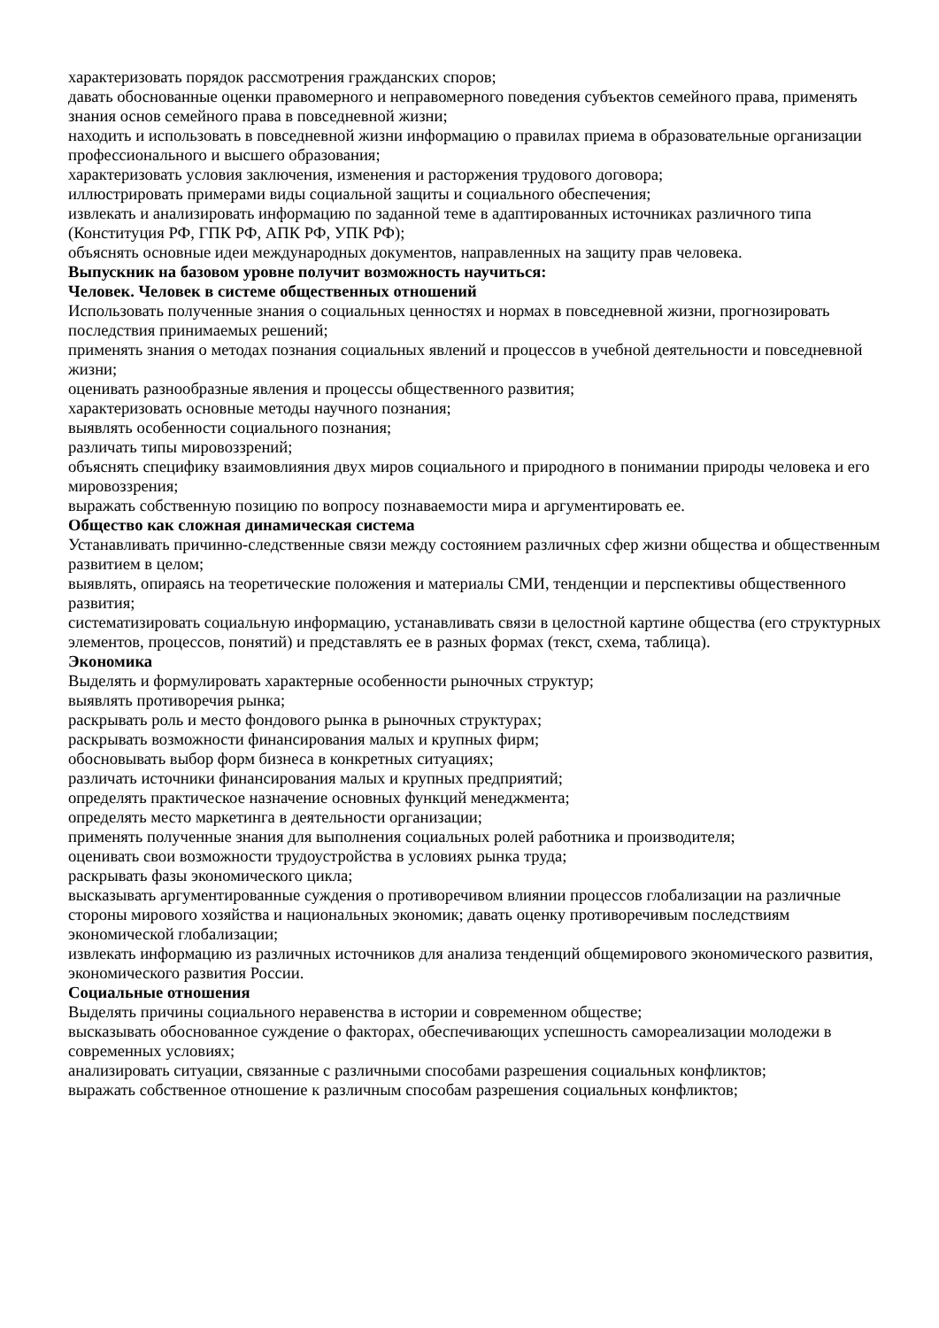характеризовать порядок рассмотрения гражданских споров;
давать обоснованные оценки правомерного и неправомерного поведения субъектов семейного права, применять знания основ семейного права в повседневной жизни;
находить и использовать в повседневной жизни информацию о правилах приема в образовательные организации профессионального и высшего образования;
характеризовать условия заключения, изменения и расторжения трудового договора;
иллюстрировать примерами виды социальной защиты и социального обеспечения;
извлекать и анализировать информацию по заданной теме в адаптированных источниках различного типа (Конституция РФ, ГПК РФ, АПК РФ, УПК РФ);
объяснять основные идеи международных документов, направленных на защиту прав человека.
Выпускник на базовом уровне получит возможность научиться:
Человек. Человек в системе общественных отношений
Использовать полученные знания о социальных ценностях и нормах в повседневной жизни, прогнозировать последствия принимаемых решений;
применять знания о методах познания социальных явлений и процессов в учебной деятельности и повседневной жизни;
оценивать разнообразные явления и процессы общественного развития;
характеризовать основные методы научного познания;
выявлять особенности социального познания;
различать типы мировоззрений;
объяснять специфику взаимовлияния двух миров социального и природного в понимании природы человека и его мировоззрения;
выражать собственную позицию по вопросу познаваемости мира и аргументировать ее.
Общество как сложная динамическая система
Устанавливать причинно-следственные связи между состоянием различных сфер жизни общества и общественным развитием в целом;
выявлять, опираясь на теоретические положения и материалы СМИ, тенденции и перспективы общественного развития;
систематизировать социальную информацию, устанавливать связи в целостной картине общества (его структурных элементов, процессов, понятий) и представлять ее в разных формах (текст, схема, таблица).
Экономика
Выделять и формулировать характерные особенности рыночных структур;
выявлять противоречия рынка;
раскрывать роль и место фондового рынка в рыночных структурах;
раскрывать возможности финансирования малых и крупных фирм;
обосновывать выбор форм бизнеса в конкретных ситуациях;
различать источники финансирования малых и крупных предприятий;
определять практическое назначение основных функций менеджмента;
определять место маркетинга в деятельности организации;
применять полученные знания для выполнения социальных ролей работника и производителя;
оценивать свои возможности трудоустройства в условиях рынка труда;
раскрывать фазы экономического цикла;
высказывать аргументированные суждения о противоречивом влиянии процессов глобализации на различные стороны мирового хозяйства и национальных экономик; давать оценку противоречивым последствиям экономической глобализации;
извлекать информацию из различных источников для анализа тенденций общемирового экономического развития, экономического развития России.
Социальные отношения
Выделять причины социального неравенства в истории и современном обществе;
высказывать обоснованное суждение о факторах, обеспечивающих успешность самореализации молодежи в современных условиях;
анализировать ситуации, связанные с различными способами разрешения социальных конфликтов;
выражать собственное отношение к различным способам разрешения социальных конфликтов;